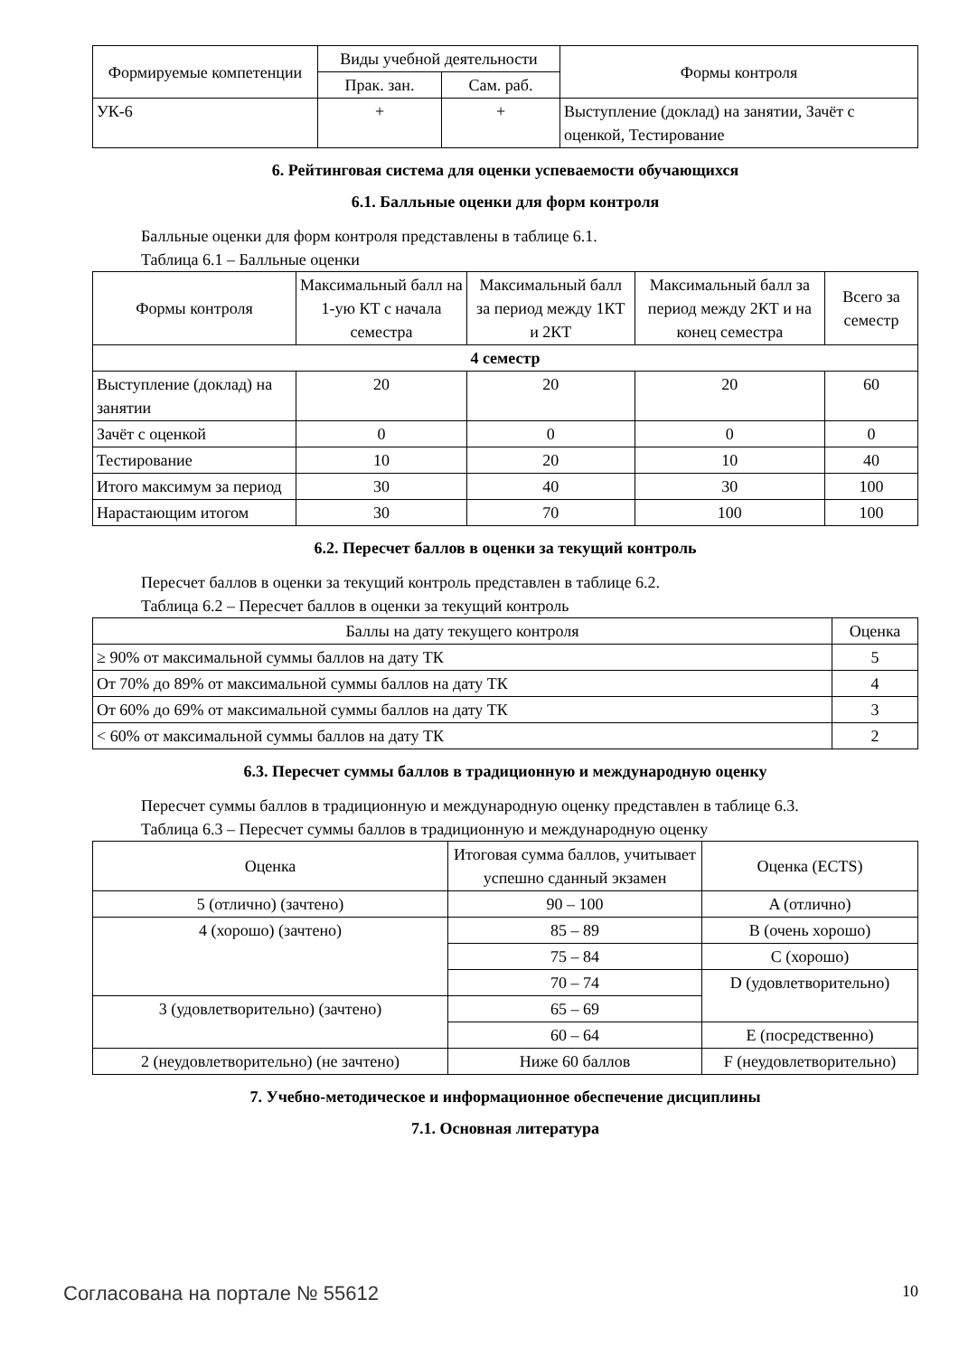| Формируемые компетенции | Виды учебной деятельности | | Формы контроля |
| --- | --- | --- | --- |
| | Прак. зан. | Сам. раб. | |
| УК-6 | + | + | Выступление (доклад) на занятии, Зачёт с оценкой, Тестирование |
6. Рейтинговая система для оценки успеваемости обучающихся
6.1. Балльные оценки для форм контроля
Балльные оценки для форм контроля представлены в таблице 6.1.
Таблица 6.1 – Балльные оценки
| Формы контроля | Максимальный балл на 1-ую КТ с начала семестра | Максимальный балл за период между 1КТ и 2КТ | Максимальный балл за период между 2КТ и на конец семестра | Всего за семестр |
| --- | --- | --- | --- | --- |
| 4 семестр | | | | |
| Выступление (доклад) на занятии | 20 | 20 | 20 | 60 |
| Зачёт с оценкой | 0 | 0 | 0 | 0 |
| Тестирование | 10 | 20 | 10 | 40 |
| Итого максимум за период | 30 | 40 | 30 | 100 |
| Нарастающим итогом | 30 | 70 | 100 | 100 |
6.2. Пересчет баллов в оценки за текущий контроль
Пересчет баллов в оценки за текущий контроль представлен в таблице 6.2.
Таблица 6.2 – Пересчет баллов в оценки за текущий контроль
| Баллы на дату текущего контроля | Оценка |
| --- | --- |
| ≥ 90% от максимальной суммы баллов на дату ТК | 5 |
| От 70% до 89% от максимальной суммы баллов на дату ТК | 4 |
| От 60% до 69% от максимальной суммы баллов на дату ТК | 3 |
| < 60% от максимальной суммы баллов на дату ТК | 2 |
6.3. Пересчет суммы баллов в традиционную и международную оценку
Пересчет суммы баллов в традиционную и международную оценку представлен в таблице 6.3.
Таблица 6.3 – Пересчет суммы баллов в традиционную и международную оценку
| Оценка | Итоговая сумма баллов, учитывает успешно сданный экзамен | Оценка (ECTS) |
| --- | --- | --- |
| 5 (отлично) (зачтено) | 90 – 100 | A (отлично) |
| 4 (хорошо) (зачтено) | 85 – 89 | B (очень хорошо) |
| | 75 – 84 | C (хорошо) |
| | 70 – 74 | D (удовлетворительно) |
| 3 (удовлетворительно) (зачтено) | 65 – 69 | |
| | 60 – 64 | E (посредственно) |
| 2 (неудовлетворительно) (не зачтено) | Ниже 60 баллов | F (неудовлетворительно) |
7. Учебно-методическое и информационное обеспечение дисциплины
7.1. Основная литература
Согласована на портале № 55612 10